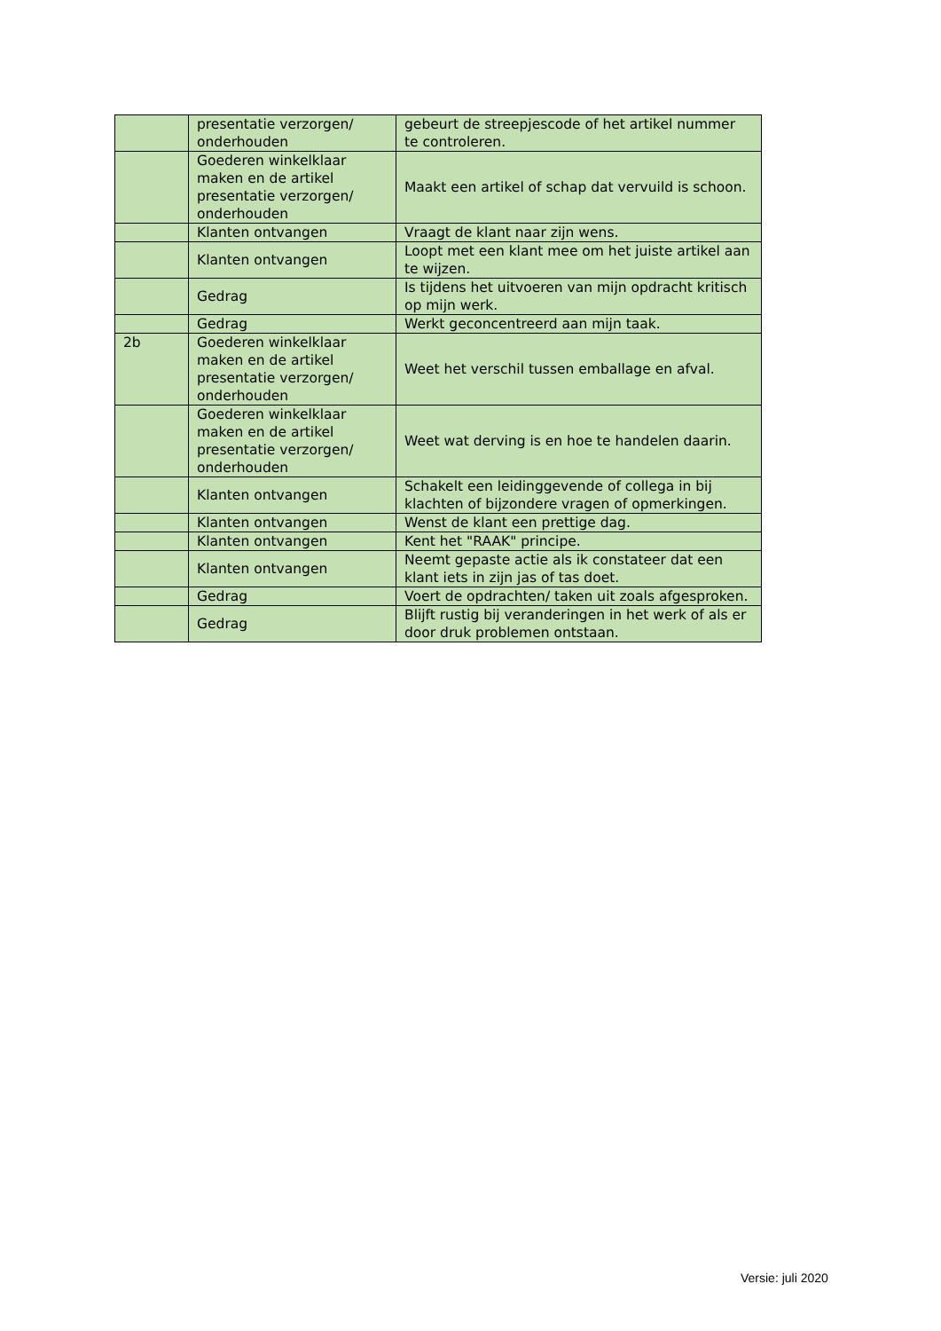| | presentatie verzorgen/ onderhouden | gebeurt de streepjescode of het artikel nummer te controleren. |
| | Goederen winkelklaar maken en de artikel presentatie verzorgen/ onderhouden | Maakt een artikel of schap dat vervuild is schoon. |
| | Klanten ontvangen | Vraagt de klant naar zijn wens. |
| | Klanten ontvangen | Loopt met een klant mee om het juiste artikel aan te wijzen. |
| | Gedrag | Is tijdens het uitvoeren van mijn opdracht kritisch op mijn werk. |
| | Gedrag | Werkt geconcentreerd aan mijn taak. |
| 2b | Goederen winkelklaar maken en de artikel presentatie verzorgen/ onderhouden | Weet het verschil tussen emballage en afval. |
| | Goederen winkelklaar maken en de artikel presentatie verzorgen/ onderhouden | Weet wat derving is en hoe te handelen daarin. |
| | Klanten ontvangen | Schakelt een leidinggevende of collega in bij klachten of bijzondere vragen of opmerkingen. |
| | Klanten ontvangen | Wenst de klant een prettige dag. |
| | Klanten ontvangen | Kent het "RAAK" principe. |
| | Klanten ontvangen | Neemt gepaste actie als ik constateer dat een klant iets in zijn jas of tas doet. |
| | Gedrag | Voert de opdrachten/ taken uit zoals afgesproken. |
| | Gedrag | Blijft rustig bij veranderingen in het werk of als er door druk problemen ontstaan. |
Versie: juli 2020